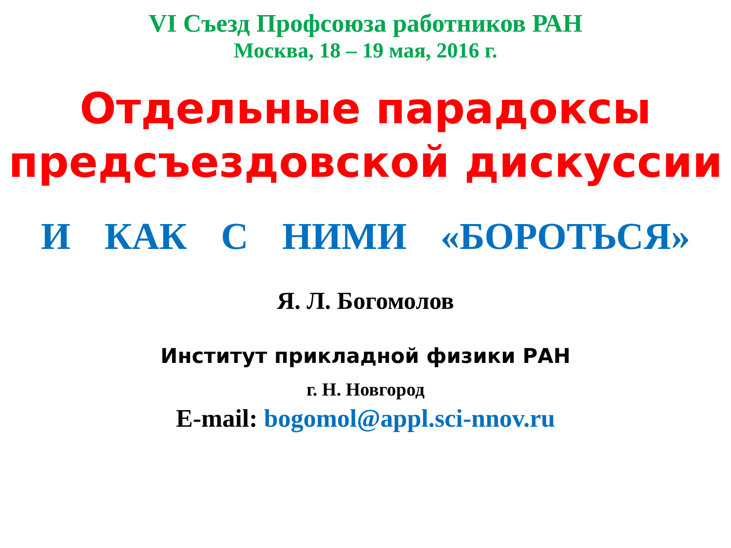VI Съезд Профсоюза работников РАН
Москва, 18 – 19 мая, 2016 г.
Отдельные парадоксы предсъездовской дискуссии
И КАК С НИМИ «БОРОТЬСЯ»
Я. Л. Богомолов
Институт прикладной физики РАН
г. Н. Новгород
E-mail: bogomol@appl.sci-nnov.ru